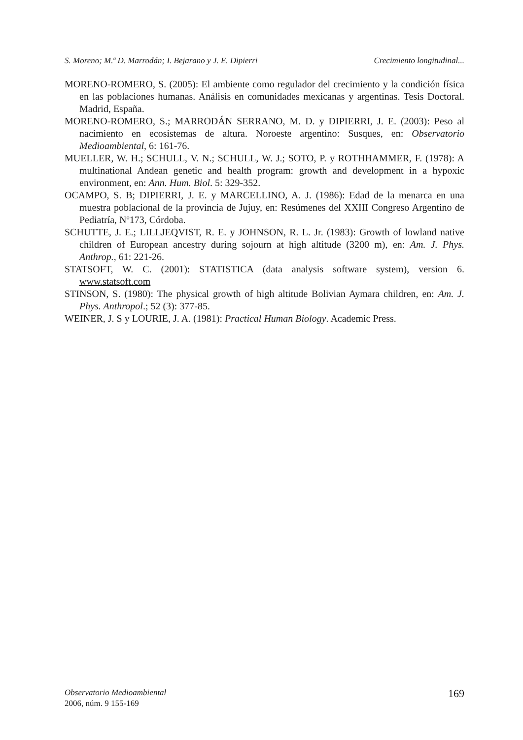S. Moreno; M.ª D. Marrodán; I. Bejarano y J. E. Dipierri Crecimiento longitudinal...
MORENO-ROMERO, S. (2005): El ambiente como regulador del crecimiento y la condición física en las poblaciones humanas. Análisis en comunidades mexicanas y argentinas. Tesis Doctoral. Madrid, España.
MORENO-ROMERO, S.; MARRODÁN SERRANO, M. D. y DIPIERRI, J. E. (2003): Peso al nacimiento en ecosistemas de altura. Noroeste argentino: Susques, en: Observatorio Medioambiental, 6: 161-76.
MUELLER, W. H.; SCHULL, V. N.; SCHULL, W. J.; SOTO, P. y ROTHHAMMER, F. (1978): A multinational Andean genetic and health program: growth and development in a hypoxic environment, en: Ann. Hum. Biol. 5: 329-352.
OCAMPO, S. B; DIPIERRI, J. E. y MARCELLINO, A. J. (1986): Edad de la menarca en una muestra poblacional de la provincia de Jujuy, en: Resúmenes del XXIII Congreso Argentino de Pediatría, Nº173, Córdoba.
SCHUTTE, J. E.; LILLJEQVIST, R. E. y JOHNSON, R. L. Jr. (1983): Growth of lowland native children of European ancestry during sojourn at high altitude (3200 m), en: Am. J. Phys. Anthrop., 61: 221-26.
STATSOFT, W. C. (2001): STATISTICA (data analysis software system), version 6. www.statsoft.com
STINSON, S. (1980): The physical growth of high altitude Bolivian Aymara children, en: Am. J. Phys. Anthropol.; 52 (3): 377-85.
WEINER, J. S y LOURIE, J. A. (1981): Practical Human Biology. Academic Press.
Observatorio Medioambiental
2006, núm. 9 155-169
169